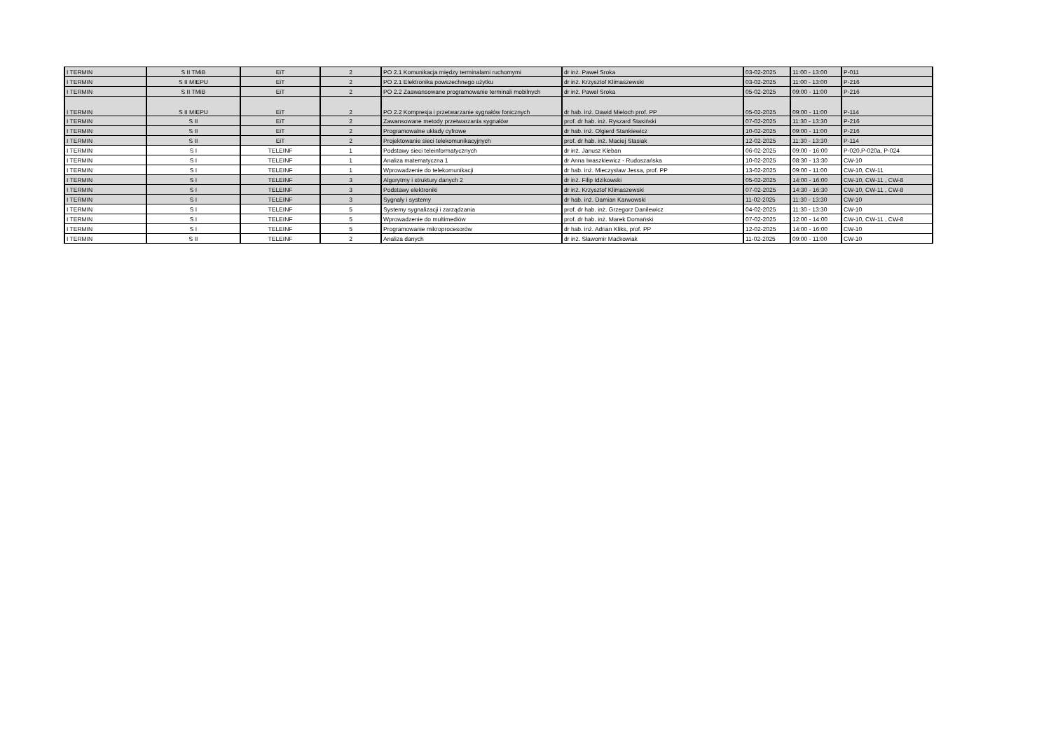| I TERMIN | S II TMiB | EiT | 2 | PO 2.1 Komunikacja między terminalami ruchomymi | dr inż. Paweł Sroka | 03-02-2025 | 11:00 - 13:00 | P-011 |
| I TERMIN | S II MIEPU | EiT | 2 | PO 2.1 Elektronika powszechnego użytku | dr inż. Krzysztof Klimaszewski | 03-02-2025 | 11:00 - 13:00 | P-216 |
| I TERMIN | S II TMiB | EiT | 2 | PO 2.2 Zaawansowane programowanie terminali mobilnych | dr inż. Paweł Sroka | 05-02-2025 | 09:00 - 11:00 | P-216 |
| I TERMIN | S II MIEPU | EiT | 2 | PO 2.2 Kompresja i przetwarzanie sygnałów fonicznych | dr hab. inż. Dawid Mieloch prof. PP | 05-02-2025 | 09:00 - 11:00 | P-114 |
| I TERMIN | S II | EiT | 2 | Zawansowane metody przetwarzania sygnałów | prof. dr hab. inż. Ryszard Stasiński | 07-02-2025 | 11:30 - 13:30 | P-216 |
| I TERMIN | S II | EiT | 2 | Programowalne układy cyfrowe | dr hab. inż. Olgierd Stankiewicz | 10-02-2025 | 09:00 - 11:00 | P-216 |
| I TERMIN | S II | EiT | 2 | Projektowanie sieci telekomunikacyjnych | prof. dr hab. inż. Maciej Stasiak | 12-02-2025 | 11:30 - 13:30 | P-114 |
| I TERMIN | S I | TELEINF | 1 | Podstawy sieci teleinformatycznych | dr inż. Janusz Kleban | 06-02-2025 | 09:00 - 16:00 | P-020,P-020a, P-024 |
| I TERMIN | S I | TELEINF | 1 | Analiza matematyczna 1 | dr Anna Iwaszkiewicz - Rudoszańska | 10-02-2025 | 08:30 - 13:30 | CW-10 |
| I TERMIN | S I | TELEINF | 1 | Wprowadzenie do telekomunikacji | dr hab. inż. Mieczysław Jessa, prof. PP | 13-02-2025 | 09:00 - 11:00 | CW-10, CW-11 |
| I TERMIN | S I | TELEINF | 3 | Algorytmy i struktury danych 2 | dr inż. Filip Idzikowski | 05-02-2025 | 14:00 - 16:00 | CW-10, CW-11 , CW-8 |
| I TERMIN | S I | TELEINF | 3 | Podstawy elektroniki | dr inż. Krzysztof Klimaszewski | 07-02-2025 | 14:30 - 16:30 | CW-10, CW-11 , CW-8 |
| I TERMIN | S I | TELEINF | 3 | Sygnały i systemy | dr hab. inż. Damian Karwowski | 11-02-2025 | 11:30 - 13:30 | CW-10 |
| I TERMIN | S I | TELEINF | 5 | Systemy sygnalizacji i zarządzania | prof. dr hab. inż. Grzegorz Danilewicz | 04-02-2025 | 11:30 - 13:30 | CW-10 |
| I TERMIN | S I | TELEINF | 5 | Wprowadzenie do multimediów | prof. dr hab. inż. Marek Domański | 07-02-2025 | 12:00 - 14:00 | CW-10, CW-11 , CW-8 |
| I TERMIN | S I | TELEINF | 5 | Programowanie mikroprocesorów | dr hab. inż. Adrian Kliks, prof. PP | 12-02-2025 | 14:00 - 16:00 | CW-10 |
| I TERMIN | S II | TELEINF | 2 | Analiza danych | dr inż. Sławomir Maćkowiak | 11-02-2025 | 09:00 - 11:00 | CW-10 |